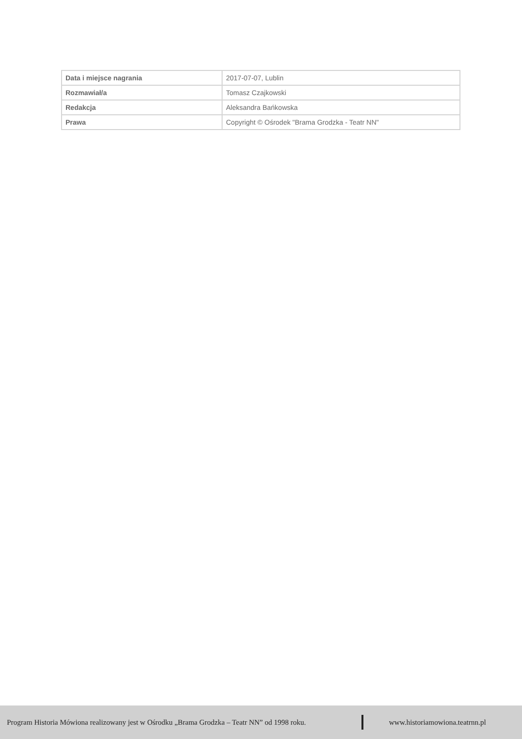| Data i miejsce nagrania | 2017-07-07, Lublin |
| Rozmawiał/a | Tomasz Czajkowski |
| Redakcja | Aleksandra Bańkowska |
| Prawa | Copyright © Ośrodek "Brama Grodzka - Teatr NN" |
Program Historia Mówiona realizowany jest w Ośrodku „Brama Grodzka – Teatr NN” od 1998 roku. www.historiamowiona.teatrnn.pl